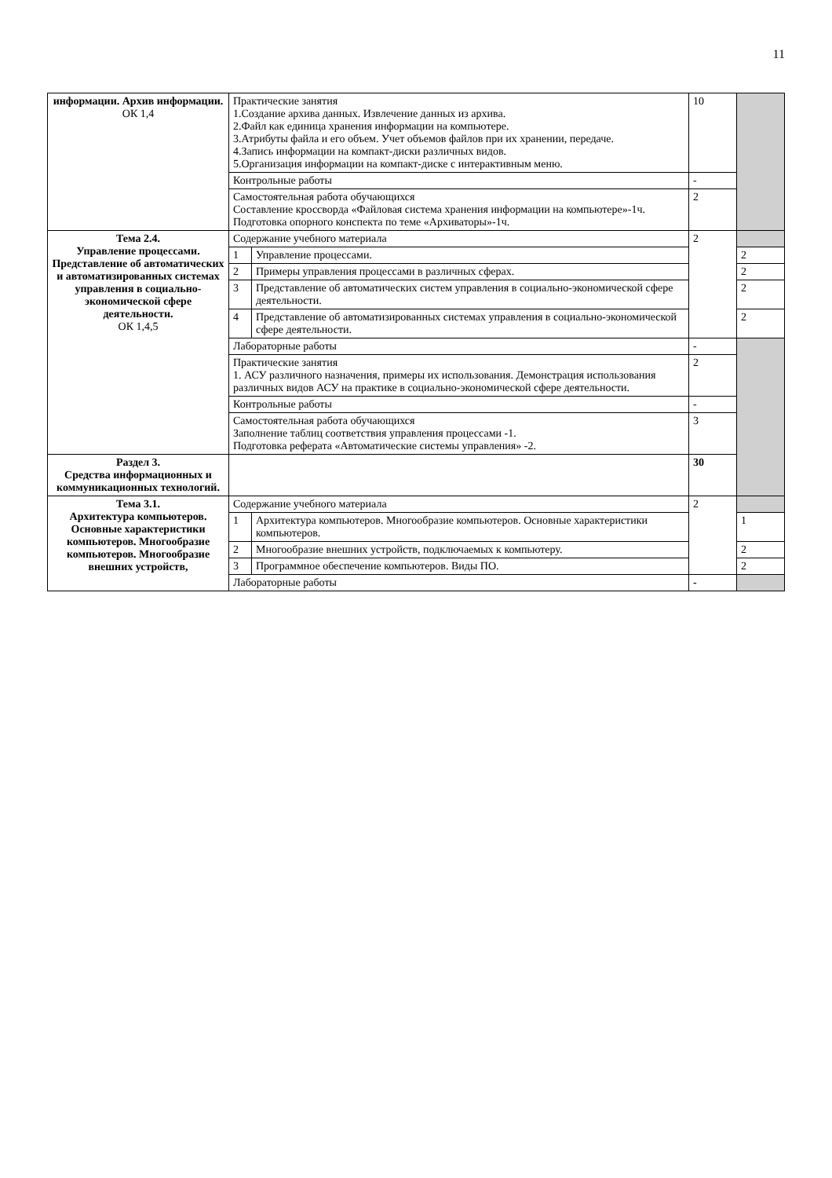11
| информации. Архив информации. ОК 1,4 | Практические занятия 1.Создание архива данных. Извлечение данных из архива. 2.Файл как единица хранения информации на компьютере. 3.Атрибуты файла и его объем. Учет объемов файлов при их хранении, передаче. 4.Запись информации на компакт-диски различных видов. 5.Организация информации на компакт-диске с интерактивным меню. | | 10 | |
| | Контрольные работы | | - | |
| | Самостоятельная работа обучающихся Составление кроссворда «Файловая система хранения информации на компьютере»-1ч. Подготовка опорного конспекта по теме «Архиваторы»-1ч. | | 2 | |
| Тема 2.4. Управление процессами. Представление об автоматических и автоматизированных системах управления в социально-экономической сфере деятельности. ОК 1,4,5 | Содержание учебного материала | | 2 | |
| | 1 | Управление процессами. | | 2 |
| | 2 | Примеры управления процессами в различных сферах. | | 2 |
| | 3 | Представление об автоматических систем управления в социально-экономической сфере деятельности. | | 2 |
| | 4 | Представление об автоматизированных системах управления в социально-экономической сфере деятельности. | | 2 |
| | Лабораторные работы | | - | |
| | Практические занятия 1. АСУ различного назначения, примеры их использования. Демонстрация использования различных видов АСУ на практике в социально-экономической сфере деятельности. | | 2 | |
| | Контрольные работы | | - | |
| | Самостоятельная работа обучающихся Заполнение таблиц соответствия управления процессами -1. Подготовка реферата «Автоматические системы управления» -2. | | 3 | |
| Раздел 3. Средства информационных и коммуникационных технологий. | | | 30 | |
| Тема 3.1. Архитектура компьютеров. Основные характеристики компьютеров. Многообразие компьютеров. Многообразие внешних устройств, | Содержание учебного материала | | 2 | |
| | 1 | Архитектура компьютеров. Многообразие компьютеров. Основные характеристики компьютеров. | | 1 |
| | 2 | Многообразие внешних устройств, подключаемых к компьютеру. | | 2 |
| | 3 | Программное обеспечение компьютеров. Виды ПО. | | 2 |
| | Лабораторные работы | | - | |